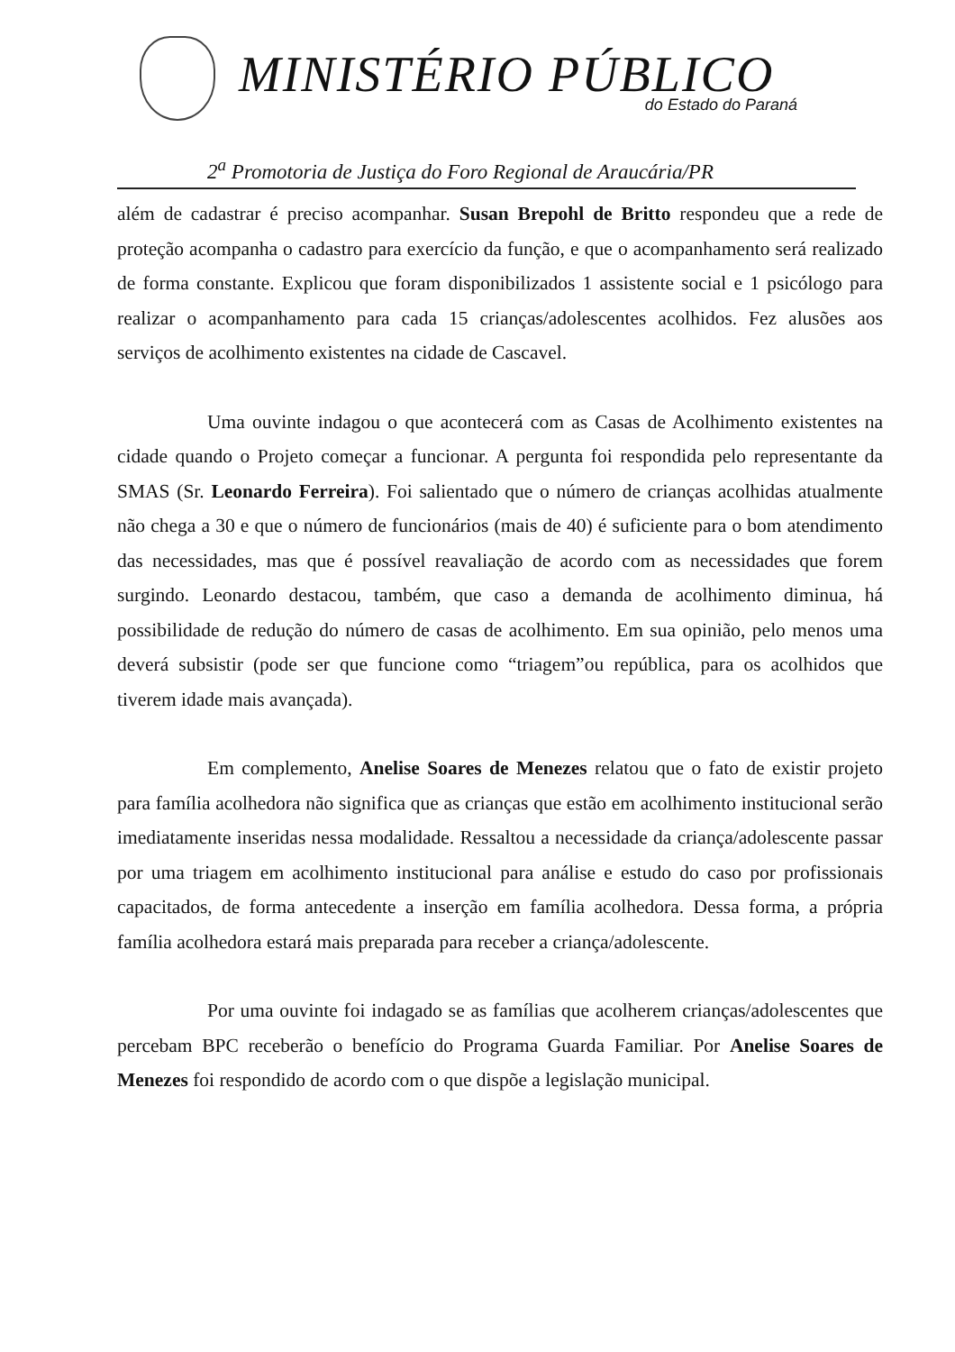MINISTÉRIO PÚBLICO
do Estado do Paraná
2<sup>a</sup> Promotoria de Justiça do Foro Regional de Araucária/PR
além de cadastrar é preciso acompanhar. Susan Brepohl de Britto respondeu que a rede de proteção acompanha o cadastro para exercício da função, e que o acompanhamento será realizado de forma constante. Explicou que foram disponibilizados 1 assistente social e 1 psicólogo para realizar o acompanhamento para cada 15 crianças/adolescentes acolhidos. Fez alusões aos serviços de acolhimento existentes na cidade de Cascavel.
Uma ouvinte indagou o que acontecerá com as Casas de Acolhimento existentes na cidade quando o Projeto começar a funcionar. A pergunta foi respondida pelo representante da SMAS (Sr. Leonardo Ferreira). Foi salientado que o número de crianças acolhidas atualmente não chega a 30 e que o número de funcionários (mais de 40) é suficiente para o bom atendimento das necessidades, mas que é possível reavaliação de acordo com as necessidades que forem surgindo. Leonardo destacou, também, que caso a demanda de acolhimento diminua, há possibilidade de redução do número de casas de acolhimento. Em sua opinião, pelo menos uma deverá subsistir (pode ser que funcione como “triagem”ou república, para os acolhidos que tiverem idade mais avançada).
Em complemento, Anelise Soares de Menezes relatou que o fato de existir projeto para família acolhedora não significa que as crianças que estão em acolhimento institucional serão imediatamente inseridas nessa modalidade. Ressaltou a necessidade da criança/adolescente passar por uma triagem em acolhimento institucional para análise e estudo do caso por profissionais capacitados, de forma antecedente a inserção em família acolhedora. Dessa forma, a própria família acolhedora estará mais preparada para receber a criança/adolescente.
Por uma ouvinte foi indagado se as famílias que acolherem crianças/adolescentes que percebam BPC receberão o benefício do Programa Guarda Familiar. Por Anelise Soares de Menezes foi respondido de acordo com o que dispõe a legislação municipal.